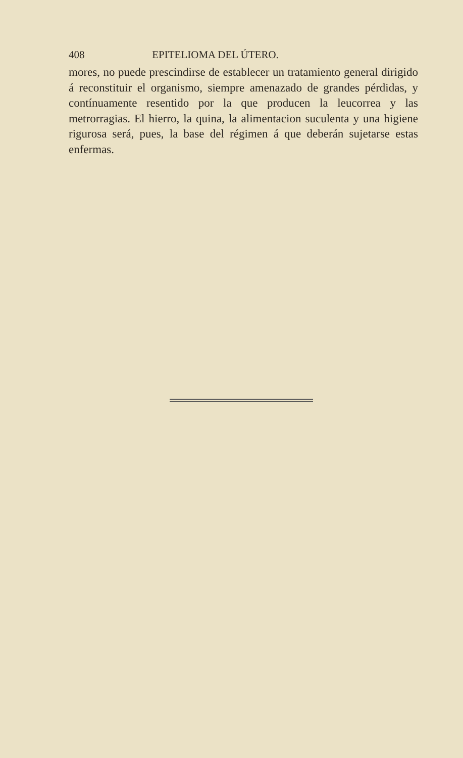408 EPITELIOMA DEL ÚTERO.
mores, no puede prescindirse de establecer un tratamiento general dirigido á reconstituir el organismo, siempre amenazado de grandes pérdidas, y contínuamente resentido por la que producen la leucorrea y las metrorragias. El hierro, la quina, la alimentacion suculenta y una higiene rigurosa será, pues, la base del régimen á que deberán sujetarse estas enfermas.